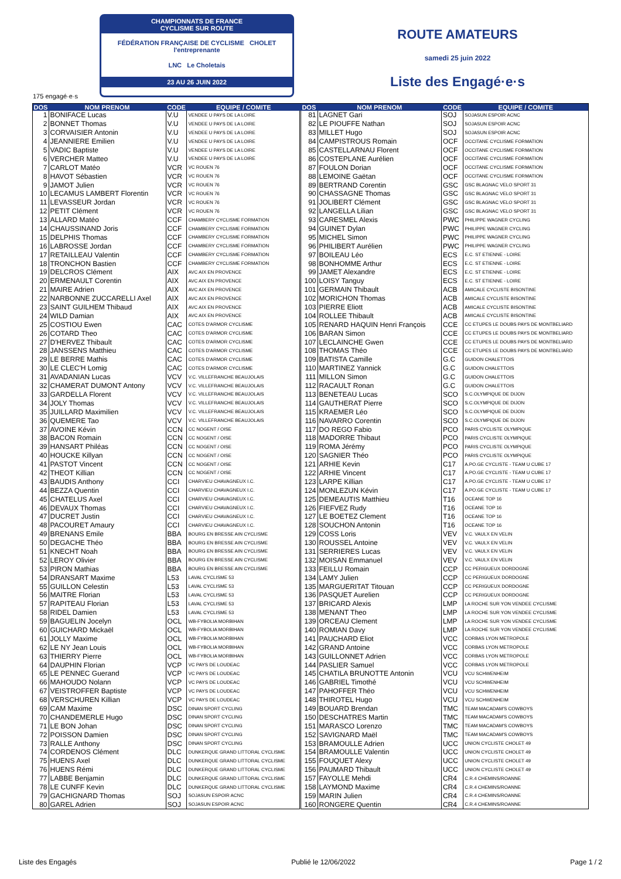CHAMPIONNATS DE FRANCE
CYCLISME SUR ROUTE
FÉDÉRATION FRANÇAISE DE CYCLISME CHOLET l'entreprenante
LNC Le Choletais
23 AU 26 JUIN 2022
ROUTE AMATEURS
samedi 25 juin 2022
Liste des Engagé·e·s
175 engagé·e·s
| DOS | NOM PRENOM | CODE | EQUIPE / COMITE | DOS | NOM PRENOM | CODE | EQUIPE / COMITE |
| --- | --- | --- | --- | --- | --- | --- | --- |
| 1 | BONIFACE Lucas | V.U | VENDEE U PAYS DE LA LOIRE | 81 | LAGNET Gari | SOJ | SOJASUN ESPOIR ACNC |
| 2 | BONNET Thomas | V.U | VENDEE U PAYS DE LA LOIRE | 82 | LE PIOUFFE Nathan | SOJ | SOJASUN ESPOIR ACNC |
| 3 | CORVAISIER Antonin | V.U | VENDEE U PAYS DE LA LOIRE | 83 | MILLET Hugo | SOJ | SOJASUN ESPOIR ACNC |
| 4 | JEANNIERE Emilien | V.U | VENDEE U PAYS DE LA LOIRE | 84 | CAMPISTROUS Romain | OCF | OCCITANE CYCLISME FORMATION |
| 5 | VADIC Baptiste | V.U | VENDEE U PAYS DE LA LOIRE | 85 | CASTELLARNAU Florent | OCF | OCCITANE CYCLISME FORMATION |
| 6 | VERCHER Matteo | V.U | VENDEE U PAYS DE LA LOIRE | 86 | COSTEPLANE Aurélien | OCF | OCCITANE CYCLISME FORMATION |
| 7 | CARLOT Matéo | VCR | VC ROUEN 76 | 87 | FOULON Dorian | OCF | OCCITANE CYCLISME FORMATION |
| 8 | HAVOT Sébastien | VCR | VC ROUEN 76 | 88 | LEMOINE Gaëtan | OCF | OCCITANE CYCLISME FORMATION |
| 9 | JAMOT Julien | VCR | VC ROUEN 76 | 89 | BERTRAND Corentin | GSC | GSC BLAGNAC VELO SPORT 31 |
| 10 | LECAMUS LAMBERT Florentin | VCR | VC ROUEN 76 | 90 | CHASSAGNE Thomas | GSC | GSC BLAGNAC VELO SPORT 31 |
| 11 | LEVASSEUR Jordan | VCR | VC ROUEN 76 | 91 | JOLIBERT Clément | GSC | GSC BLAGNAC VELO SPORT 31 |
| 12 | PETIT Clément | VCR | VC ROUEN 76 | 92 | LANGELLA Lilian | GSC | GSC BLAGNAC VELO SPORT 31 |
| 13 | ALLARD Matéo | CCF | CHAMBERY CYCLISME FORMATION | 93 | CARESMEL Alexis | PWC | PHILIPPE WAGNER CYCLING |
| 14 | CHAUSSINAND Joris | CCF | CHAMBERY CYCLISME FORMATION | 94 | GUINET Dylan | PWC | PHILIPPE WAGNER CYCLING |
| 15 | DELPHIS Thomas | CCF | CHAMBERY CYCLISME FORMATION | 95 | MICHEL Simon | PWC | PHILIPPE WAGNER CYCLING |
| 16 | LABROSSE Jordan | CCF | CHAMBERY CYCLISME FORMATION | 96 | PHILIBERT Aurélien | PWC | PHILIPPE WAGNER CYCLING |
| 17 | RETAILLEAU Valentin | CCF | CHAMBERY CYCLISME FORMATION | 97 | BOILEAU Léo | ECS | E.C. ST ETIENNE - LOIRE |
| 18 | TRONCHON Bastien | CCF | CHAMBERY CYCLISME FORMATION | 98 | BONHOMME Arthur | ECS | E.C. ST ETIENNE - LOIRE |
| 19 | DELCROS Clément | AIX | AVC AIX EN PROVENCE | 99 | JAMET Alexandre | ECS | E.C. ST ETIENNE - LOIRE |
| 20 | ERMENAULT Corentin | AIX | AVC AIX EN PROVENCE | 100 | LOISY Tanguy | ECS | E.C. ST ETIENNE - LOIRE |
| 21 | MAIRE Adrien | AIX | AVC AIX EN PROVENCE | 101 | GERMAIN Thibault | ACB | AMICALE CYCLISTE BISONTINE |
| 22 | NARBONNE ZUCCARELLI Axel | AIX | AVC AIX EN PROVENCE | 102 | MORICHON Thomas | ACB | AMICALE CYCLISTE BISONTINE |
| 23 | SAINT GUILHEM Thibaud | AIX | AVC AIX EN PROVENCE | 103 | PIERRE Eliott | ACB | AMICALE CYCLISTE BISONTINE |
| 24 | WILD Damian | AIX | AVC AIX EN PROVENCE | 104 | ROLLEE Thibault | ACB | AMICALE CYCLISTE BISONTINE |
| 25 | COSTIOU Ewen | CAC | COTES D'ARMOR CYCLISME | 105 | RENARD HAQUIN Henri François | CCE | CC ETUPES LE DOUBS PAYS DE MONTBELIARD |
| 26 | COTARD Theo | CAC | COTES D'ARMOR CYCLISME | 106 | BARAN Simon | CCE | CC ETUPES LE DOUBS PAYS DE MONTBELIARD |
| 27 | D'HERVEZ Thibault | CAC | COTES D'ARMOR CYCLISME | 107 | LECLAINCHE Gwen | CCE | CC ETUPES LE DOUBS PAYS DE MONTBELIARD |
| 28 | JANSSENS Matthieu | CAC | COTES D'ARMOR CYCLISME | 108 | THOMAS Théo | CCE | CC ETUPES LE DOUBS PAYS DE MONTBELIARD |
| 29 | LE BERRE Mathis | CAC | COTES D'ARMOR CYCLISME | 109 | BATISTA Camille | G.C | GUIDON CHALETTOIS |
| 30 | LE CLEC'H Lomig | CAC | COTES D'ARMOR CYCLISME | 110 | MARTINEZ Yannick | G.C | GUIDON CHALETTOIS |
| 31 | AVADANIAN Lucas | VCV | V.C. VILLEFRANCHE BEAUJOLAIS | 111 | MILLON Simon | G.C | GUIDON CHALETTOIS |
| 32 | CHAMERAT DUMONT Antony | VCV | V.C. VILLEFRANCHE BEAUJOLAIS | 112 | RACAULT Ronan | G.C | GUIDON CHALETTOIS |
| 33 | GARDELLA Florent | VCV | V.C. VILLEFRANCHE BEAUJOLAIS | 113 | BENETEAU Lucas | SCO | S.C.OLYMPIQUE DE DIJON |
| 34 | JOLY Thomas | VCV | V.C. VILLEFRANCHE BEAUJOLAIS | 114 | GAUTHERAT Pierre | SCO | S.C.OLYMPIQUE DE DIJON |
| 35 | JUILLARD Maximilien | VCV | V.C. VILLEFRANCHE BEAUJOLAIS | 115 | KRAEMER Léo | SCO | S.C.OLYMPIQUE DE DIJON |
| 36 | QUEMERE Tao | VCV | V.C. VILLEFRANCHE BEAUJOLAIS | 116 | NAVARRO Corentin | SCO | S.C.OLYMPIQUE DE DIJON |
| 37 | AVOINE Kévin | CCN | CC NOGENT / OISE | 117 | DO REGO Fabio | PCO | PARIS CYCLISTE OLYMPIQUE |
| 38 | BACON Romain | CCN | CC NOGENT / OISE | 118 | MADORRE Thibaut | PCO | PARIS CYCLISTE OLYMPIQUE |
| 39 | HANSART Philéas | CCN | CC NOGENT / OISE | 119 | ROMA Jérémy | PCO | PARIS CYCLISTE OLYMPIQUE |
| 40 | HOUCKE Killyan | CCN | CC NOGENT / OISE | 120 | SAGNIER Théo | PCO | PARIS CYCLISTE OLYMPIQUE |
| 41 | PASTOT Vincent | CCN | CC NOGENT / OISE | 121 | ARHIE Kevin | C17 | A.PO.GE CYCLISTE - TEAM U CUBE 17 |
| 42 | THEOT Killian | CCN | CC NOGENT / OISE | 122 | ARHIE Vincent | C17 | A.PO.GE CYCLISTE - TEAM U CUBE 17 |
| 43 | BAUDIS Anthony | CCI | CHARVIEU CHAVAGNEUX I.C. | 123 | LARPE Killian | C17 | A.PO.GE CYCLISTE - TEAM U CUBE 17 |
| 44 | BEZZA Quentin | CCI | CHARVIEU CHAVAGNEUX I.C. | 124 | MONLEZUN Kévin | C17 | A.PO.GE CYCLISTE - TEAM U CUBE 17 |
| 45 | CHATELUS Axel | CCI | CHARVIEU CHAVAGNEUX I.C. | 125 | DEMEAUTIS Matthieu | T16 | OCEANE TOP 16 |
| 46 | DEVAUX Thomas | CCI | CHARVIEU CHAVAGNEUX I.C. | 126 | FIEFVEZ Rudy | T16 | OCEANE TOP 16 |
| 47 | DUCRET Justin | CCI | CHARVIEU CHAVAGNEUX I.C. | 127 | LE BOETEZ Clement | T16 | OCEANE TOP 16 |
| 48 | PACOURET Amaury | CCI | CHARVIEU CHAVAGNEUX I.C. | 128 | SOUCHON Antonin | T16 | OCEANE TOP 16 |
| 49 | BRENANS Emile | BBA | BOURG EN BRESSE AIN CYCLISME | 129 | COSS Loris | VEV | V.C. VAULX EN VELIN |
| 50 | DEGACHE Théo | BBA | BOURG EN BRESSE AIN CYCLISME | 130 | ROUSSEL Antoine | VEV | V.C. VAULX EN VELIN |
| 51 | KNECHT Noah | BBA | BOURG EN BRESSE AIN CYCLISME | 131 | SERRIERES Lucas | VEV | V.C. VAULX EN VELIN |
| 52 | LEROY Olivier | BBA | BOURG EN BRESSE AIN CYCLISME | 132 | MOISAN Emmanuel | VEV | V.C. VAULX EN VELIN |
| 53 | PIRON Mathias | BBA | BOURG EN BRESSE AIN CYCLISME | 133 | FEILLU Romain | CCP | CC PERIGUEUX DORDOGNE |
| 54 | DRANSART Maxime | L53 | LAVAL CYCLISME 53 | 134 | LAMY Julien | CCP | CC PERIGUEUX DORDOGNE |
| 55 | GUILLON Celestin | L53 | LAVAL CYCLISME 53 | 135 | MARGUERITAT Titouan | CCP | CC PERIGUEUX DORDOGNE |
| 56 | MAITRE Florian | L53 | LAVAL CYCLISME 53 | 136 | PASQUET Aurelien | CCP | CC PERIGUEUX DORDOGNE |
| 57 | RAPITEAU Florian | L53 | LAVAL CYCLISME 53 | 137 | BRICARD Alexis | LMP | LA ROCHE SUR YON VENDEE CYCLISME |
| 58 | RIDEL Damien | L53 | LAVAL CYCLISME 53 | 138 | MENANT Theo | LMP | LA ROCHE SUR YON VENDEE CYCLISME |
| 59 | BAGUELIN Jocelyn | OCL | WB-FYBOLIA MORBIHAN | 139 | ORCEAU Clement | LMP | LA ROCHE SUR YON VENDEE CYCLISME |
| 60 | GUICHARD Mickaël | OCL | WB-FYBOLIA MORBIHAN | 140 | ROMIAN Davy | LMP | LA ROCHE SUR YON VENDEE CYCLISME |
| 61 | JOLLY Maxime | OCL | WB-FYBOLIA MORBIHAN | 141 | PAUCHARD Eliot | VCC | CORBAS LYON METROPOLE |
| 62 | LE NY Jean Louis | OCL | WB-FYBOLIA MORBIHAN | 142 | GRAND Antoine | VCC | CORBAS LYON METROPOLE |
| 63 | THIERRY Pierre | OCL | WB-FYBOLIA MORBIHAN | 143 | GUILLONNET Adrien | VCC | CORBAS LYON METROPOLE |
| 64 | DAUPHIN Florian | VCP | VC PAYS DE LOUDEAC | 144 | PASLIER Samuel | VCC | CORBAS LYON METROPOLE |
| 65 | LE PENNEC Guerand | VCP | VC PAYS DE LOUDEAC | 145 | CHATILA BRUNOTTE Antonin | VCU | VCU SCHWENHEIM |
| 66 | MAHOUDO Nolann | VCP | VC PAYS DE LOUDEAC | 146 | GABRIEL Timothé | VCU | VCU SCHWENHEIM |
| 67 | VEISTROFFER Baptiste | VCP | VC PAYS DE LOUDEAC | 147 | PAHOFFER Théo | VCU | VCU SCHWENHEIM |
| 68 | VERSCHUREN Killian | VCP | VC PAYS DE LOUDEAC | 148 | THIROTEL Hugo | VCU | VCU SCHWENHEIM |
| 69 | CAM Maxime | DSC | DINAN SPORT CYCLING | 149 | BOUARD Brendan | TMC | TEAM MACADAM'S COWBOYS |
| 70 | CHANDEMERLE Hugo | DSC | DINAN SPORT CYCLING | 150 | DESCHATRES Martin | TMC | TEAM MACADAM'S COWBOYS |
| 71 | LE BON Johan | DSC | DINAN SPORT CYCLING | 151 | MARASCO Lorenzo | TMC | TEAM MACADAM'S COWBOYS |
| 72 | POISSON Damien | DSC | DINAN SPORT CYCLING | 152 | SAVIGNARD Maël | TMC | TEAM MACADAM'S COWBOYS |
| 73 | RALLE Anthony | DSC | DINAN SPORT CYCLING | 153 | BRAMOULLE Adrien | UCC | UNION CYCLISTE CHOLET 49 |
| 74 | CORDENOS Clément | DLC | DUNKERQUE GRAND LITTORAL CYCLISME | 154 | BRAMOULLE Valentin | UCC | UNION CYCLISTE CHOLET 49 |
| 75 | HUENS Axel | DLC | DUNKERQUE GRAND LITTORAL CYCLISME | 155 | FOUQUET Alexy | UCC | UNION CYCLISTE CHOLET 49 |
| 76 | HUENS Rémi | DLC | DUNKERQUE GRAND LITTORAL CYCLISME | 156 | PAUMARD Thibault | UCC | UNION CYCLISTE CHOLET 49 |
| 77 | LABBE Benjamin | DLC | DUNKERQUE GRAND LITTORAL CYCLISME | 157 | FAYOLLE Mehdi | CR4 | C.R.4 CHEMINS/ROANNE |
| 78 | LE CUNFF Kevin | DLC | DUNKERQUE GRAND LITTORAL CYCLISME | 158 | LAYMOND Maxime | CR4 | C.R.4 CHEMINS/ROANNE |
| 79 | GACHIGNARD Thomas | SOJ | SOJASUN ESPOIR ACNC | 159 | MARIN Julien | CR4 | C.R.4 CHEMINS/ROANNE |
| 80 | GAREL Adrien | SOJ | SOJASUN ESPOIR ACNC | 160 | RONGERE Quentin | CR4 | C.R.4 CHEMINS/ROANNE |
Liste des Engagés Publié le 12/06/2022 Page 1 / 2